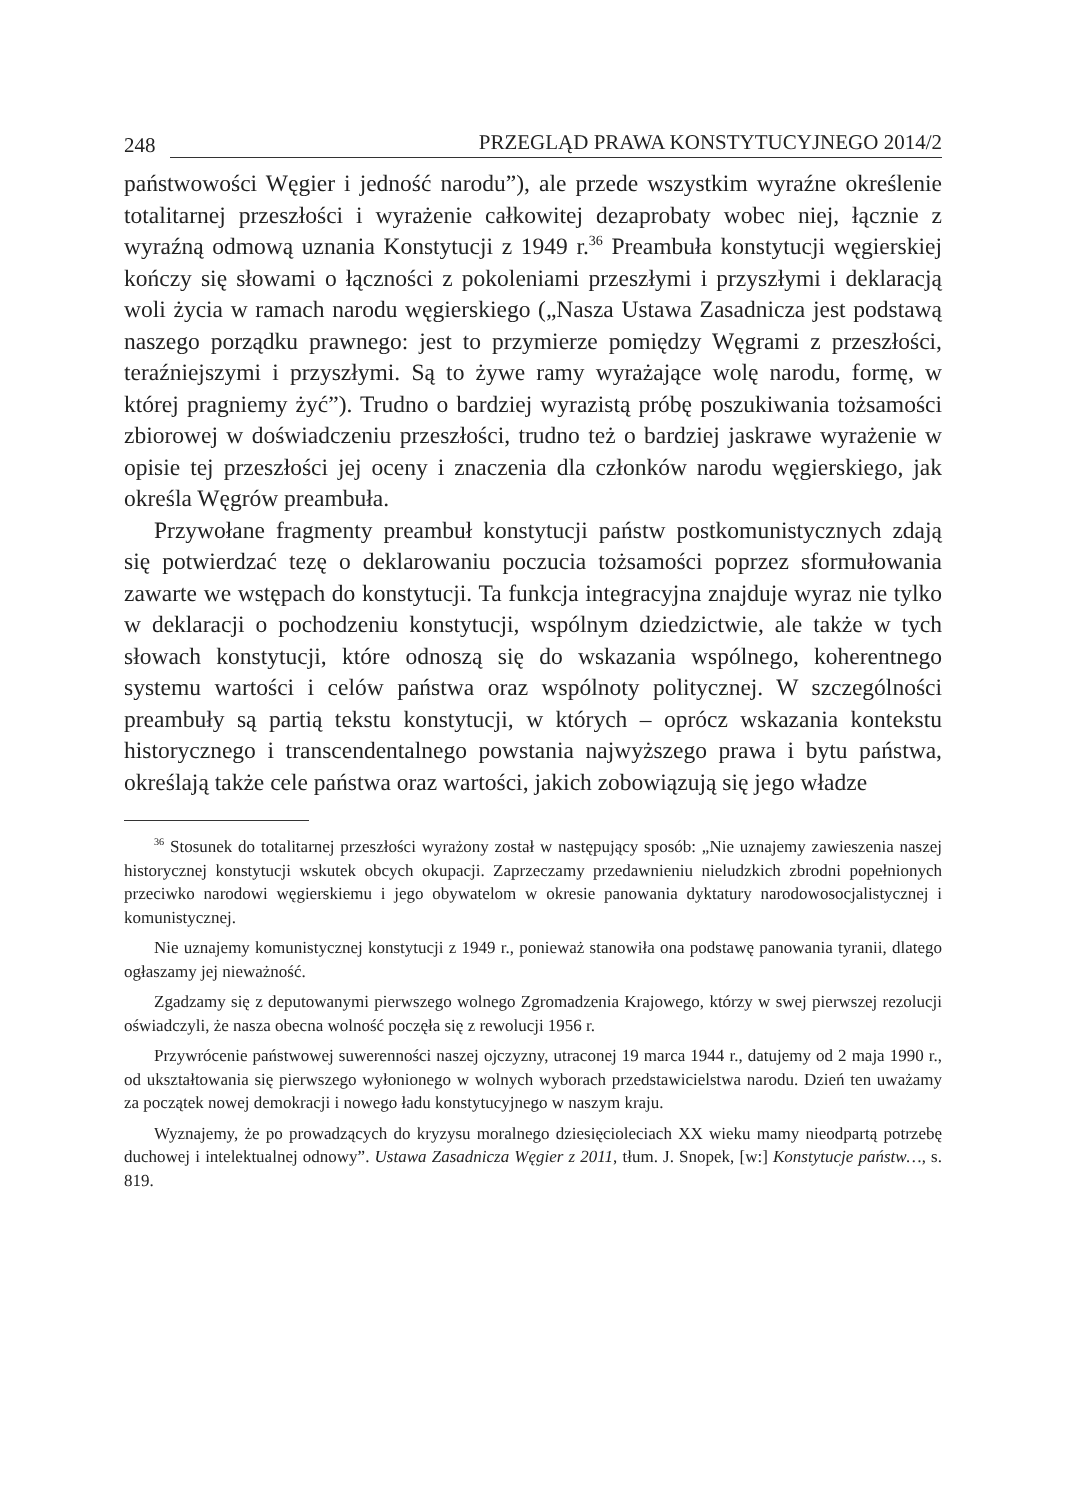248 PRZEGLĄD PRAWA KONSTYTUCYJNEGO 2014/2
państwowości Węgier i jedność narodu”), ale przede wszystkim wyraźne określenie totalitarnej przeszłości i wyrażenie całkowitej dezaprobaty wobec niej, łącznie z wyraźną odmową uznania Konstytucji z 1949 r.<sup>36</sup> Preambuła konstytucji węgierskiej kończy się słowami o łączności z pokoleniami przeszłymi i przyszłymi i deklaracją woli życia w ramach narodu węgierskiego („Nasza Ustawa Zasadnicza jest podstawą naszego porządku prawnego: jest to przymierze pomiędzy Węgrami z przeszłości, teraźniejszymi i przyszłymi. Są to żywe ramy wyrażające wolę narodu, formę, w której pragniemy żyć”). Trudno o bardziej wyrazistą próbę poszukiwania tożsamości zbiorowej w doświadczeniu przeszłości, trudno też o bardziej jaskrawe wyrażenie w opisie tej przeszłości jej oceny i znaczenia dla członków narodu węgierskiego, jak określa Węgrów preambuła.
Przywołane fragmenty preambuł konstytucji państw postkomunistycznych zdają się potwierdzać tezę o deklarowaniu poczucia tożsamości poprzez sformułowania zawarte we wstępach do konstytucji. Ta funkcja integracyjna znajduje wyraz nie tylko w deklaracji o pochodzeniu konstytucji, wspólnym dziedzictwie, ale także w tych słowach konstytucji, które odnoszą się do wskazania wspólnego, koherentnego systemu wartości i celów państwa oraz wspólnoty politycznej. W szczególności preambuły są partią tekstu konstytucji, w których – oprócz wskazania kontekstu historycznego i transcendentalnego powstania najwyższego prawa i bytu państwa, określają także cele państwa oraz wartości, jakich zobowiązują się jego władze
<sup>36</sup> Stosunek do totalitarnej przeszłości wyrażony został w następujący sposób: „Nie uznajemy zawieszenia naszej historycznej konstytucji wskutek obcych okupacji. Zaprzeczamy przedawnieniu nieludzkich zbrodni popełnionych przeciwko narodowi węgierskiemu i jego obywatelom w okresie panowania dyktatury narodowosocjalistycznej i komunistycznej.
Nie uznajemy komunistycznej konstytucji z 1949 r., ponieważ stanowiła ona podstawę panowania tyranii, dlatego ogłaszamy jej nieważność.
Zgadzamy się z deputowanymi pierwszego wolnego Zgromadzenia Krajowego, którzy w swej pierwszej rezolucji oświadczyli, że nasza obecna wolność poczęła się z rewolucji 1956 r.
Przywrócenie państwowej suwerenności naszej ojczyzny, utraconej 19 marca 1944 r., datujemy od 2 maja 1990 r., od ukształtowania się pierwszego wyłonionego w wolnych wyborach przedstawicielstwa narodu. Dzień ten uważamy za początek nowej demokracji i nowego ładu konstytucyjnego w naszym kraju.
Wyznajemy, że po prowadzących do kryzysu moralnego dziesięcioleciach XX wieku mamy nieodpartą potrzebę duchowej i intelektualnej odnowy”. Ustawa Zasadnicza Węgier z 2011, tłum. J. Snopek, [w:] Konstytucje państw…, s. 819.